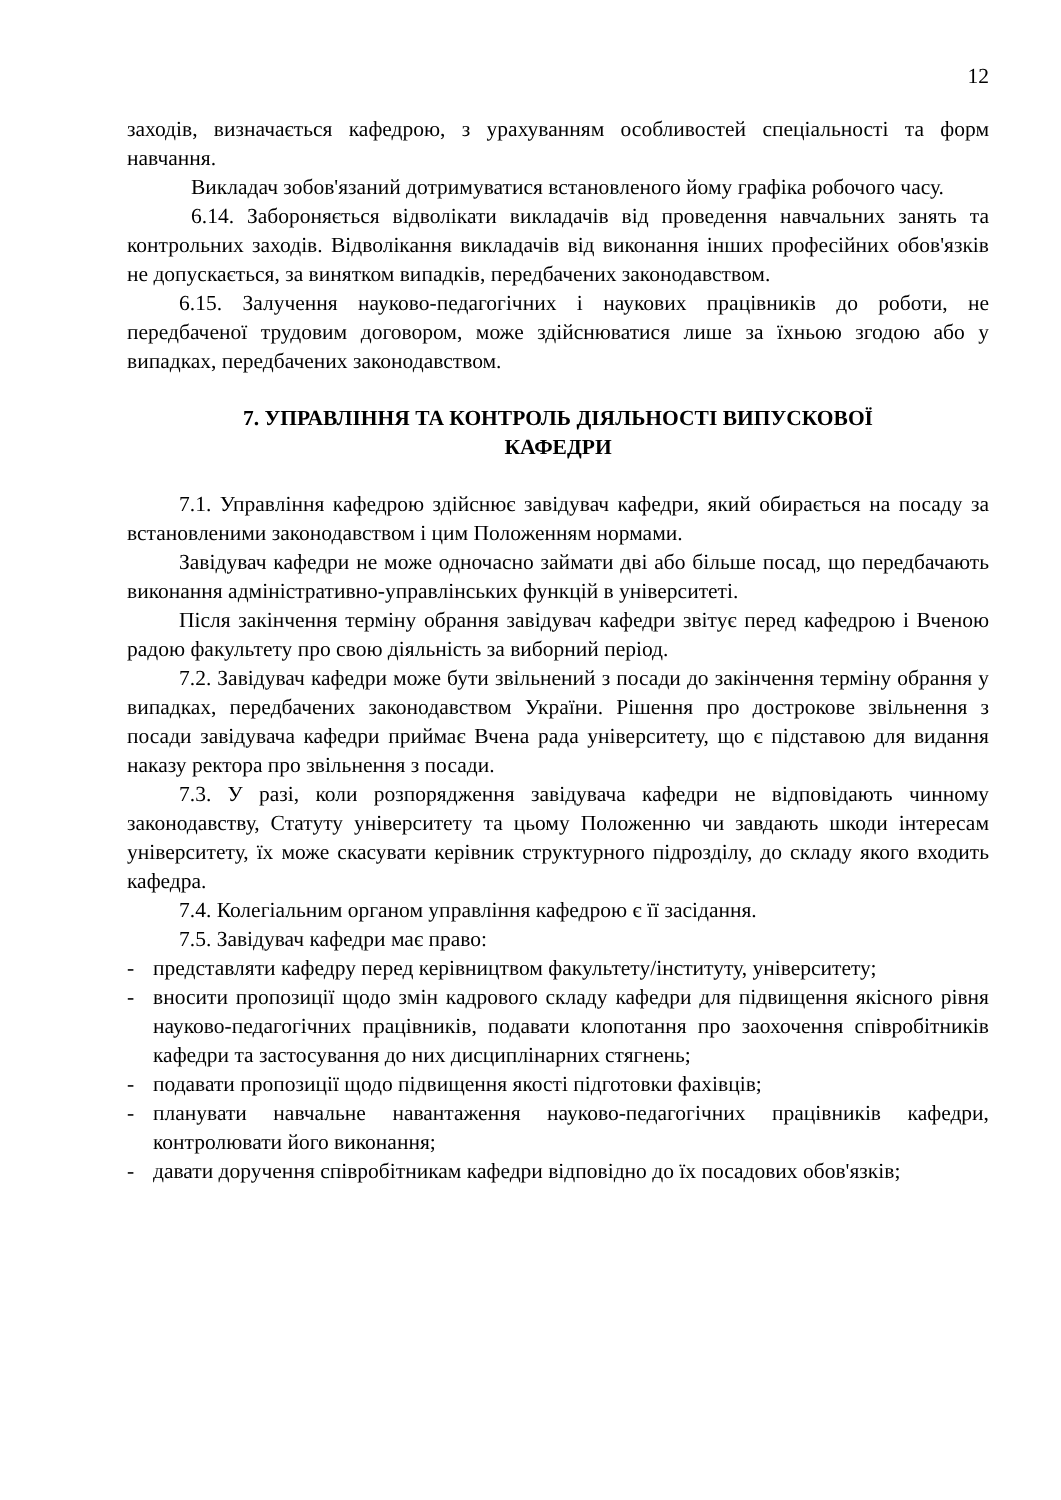12
заходів, визначається кафедрою, з урахуванням особливостей спеціальності та форм навчання.
Викладач зобов'язаний дотримуватися встановленого йому графіка робочого часу.
6.14. Забороняється відволікати викладачів від проведення навчальних занять та контрольних заходів. Відволікання викладачів від виконання інших професійних обов'язків не допускається, за винятком випадків, передбачених законодавством.
6.15. Залучення науково-педагогічних і наукових працівників до роботи, не передбаченої трудовим договором, може здійснюватися лише за їхньою згодою або у випадках, передбачених законодавством.
7. УПРАВЛІННЯ ТА КОНТРОЛЬ ДІЯЛЬНОСТІ ВИПУСКОВОЇ
КАФЕДРИ
7.1. Управління кафедрою здійснює завідувач кафедри, який обирається на посаду за встановленими законодавством і цим Положенням нормами.
Завідувач кафедри не може одночасно займати дві або більше посад, що передбачають виконання адміністративно-управлінських функцій в університеті.
Після закінчення терміну обрання завідувач кафедри звітує перед кафедрою і Вченою радою факультету про свою діяльність за виборний період.
7.2. Завідувач кафедри може бути звільнений з посади до закінчення терміну обрання у випадках, передбачених законодавством України. Рішення про дострокове звільнення з посади завідувача кафедри приймає Вчена рада університету, що є підставою для видання наказу ректора про звільнення з посади.
7.3. У разі, коли розпорядження завідувача кафедри не відповідають чинному законодавству, Статуту університету та цьому Положенню чи завдають шкоди інтересам університету, їх може скасувати керівник структурного підрозділу, до складу якого входить кафедра.
7.4. Колегіальним органом управління кафедрою є її засідання.
7.5. Завідувач кафедри має право:
- представляти кафедру перед керівництвом факультету/інституту, університету;
- вносити пропозиції щодо змін кадрового складу кафедри для підвищення якісного рівня науково-педагогічних працівників, подавати клопотання про заохочення співробітників кафедри та застосування до них дисциплінарних стягнень;
- подавати пропозиції щодо підвищення якості підготовки фахівців;
- планувати навчальне навантаження науково-педагогічних працівників кафедри, контролювати його виконання;
- давати доручення співробітникам кафедри відповідно до їх посадових обов'язків;